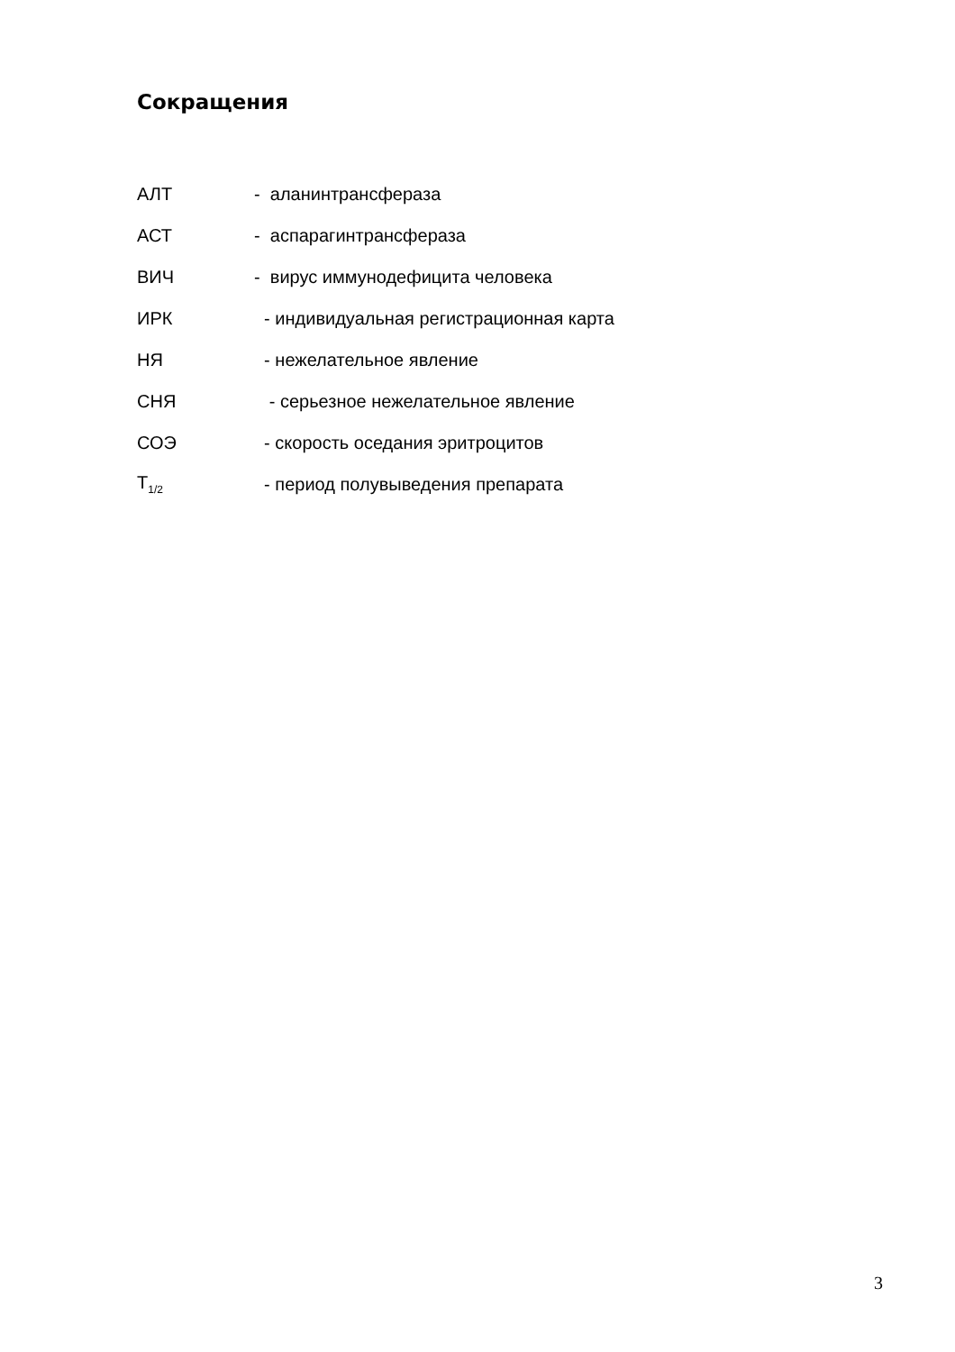Сокращения
АЛТ - аланинтрансфераза
АСТ - аспарагинтрансфераза
ВИЧ - вирус иммунодефицита человека
ИРК - индивидуальная регистрационная карта
НЯ - нежелательное явление
СНЯ - серьезное нежелательное явление
СОЭ - скорость оседания эритроцитов
Т<sub>1/2</sub> - период полувыведения препарата
3